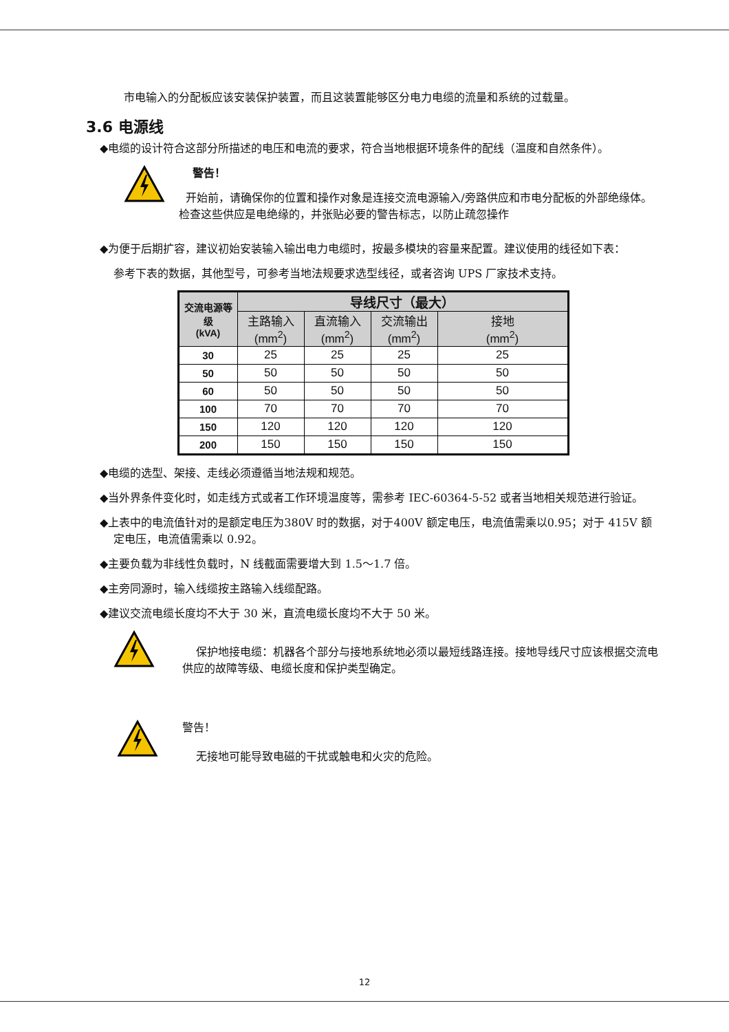市电输入的分配板应该安装保护装置，而且这装置能够区分电力电缆的流量和系统的过载量。
3.6 电源线
◆电缆的设计符合这部分所描述的电压和电流的要求，符合当地根据环境条件的配线（温度和自然条件）。
警告！
开始前，请确保你的位置和操作对象是连接交流电源输入/旁路供应和市电分配板的外部绝缘体。检查这些供应是电绝缘的，并张贴必要的警告标志，以防止疏忽操作
◆为便于后期扩容，建议初始安装输入输出电力电缆时，按最多模块的容量来配置。建议使用的线径如下表：
参考下表的数据，其他型号，可参考当地法规要求选型线径，或者咨询 UPS 厂家技术支持。
| 交流电源等级 (kVA) | 导线尺寸（最大） | | | |
| --- | --- | --- | --- | --- |
| | 主路输入 (mm<sup>2</sup>) | 直流输入 (mm<sup>2</sup>) | 交流输出 (mm<sup>2</sup>) | 接地 (mm<sup>2</sup>) |
| 30 | 25 | 25 | 25 | 25 |
| 50 | 50 | 50 | 50 | 50 |
| 60 | 50 | 50 | 50 | 50 |
| 100 | 70 | 70 | 70 | 70 |
| 150 | 120 | 120 | 120 | 120 |
| 200 | 150 | 150 | 150 | 150 |
◆电缆的选型、架接、走线必须遵循当地法规和规范。
◆当外界条件变化时，如走线方式或者工作环境温度等，需参考 IEC-60364-5-52 或者当地相关规范进行验证。
◆上表中的电流值针对的是额定电压为380V 时的数据，对于400V 额定电压，电流值需乘以0.95；对于 415V 额定电压，电流值需乘以 0.92。
◆主要负载为非线性负载时，N 线截面需要增大到 1.5～1.7 倍。
◆主旁同源时，输入线缆按主路输入线缆配路。
◆建议交流电缆长度均不大于 30 米，直流电缆长度均不大于 50 米。
保护地接电缆：机器各个部分与接地系统地必须以最短线路连接。接地导线尺寸应该根据交流电供应的故障等级、电缆长度和保护类型确定。
警告！
无接地可能导致电磁的干扰或触电和火灾的危险。
12